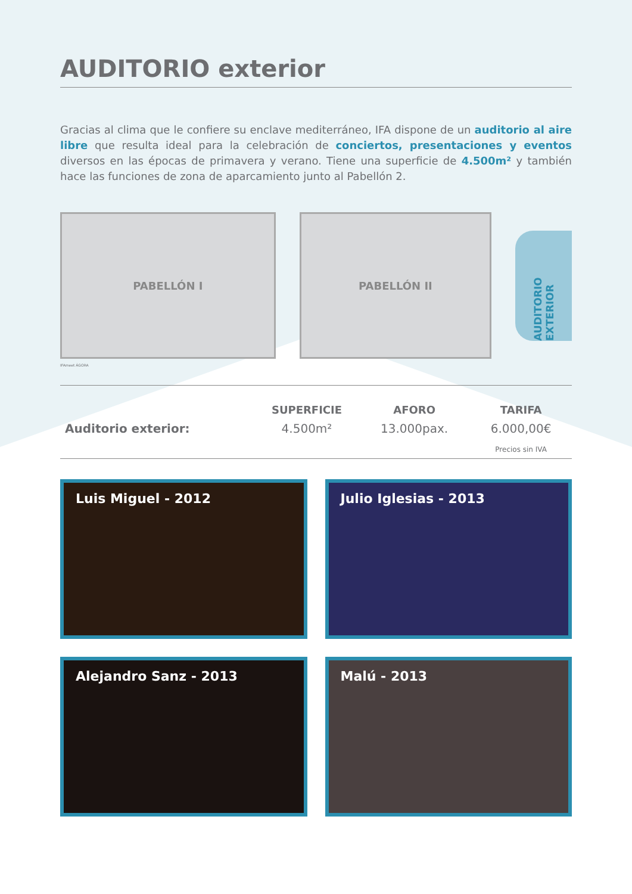AUDITORIO exterior
Gracias al clima que le confiere su enclave mediterráneo, IFA dispone de un auditorio al aire libre que resulta ideal para la celebración de conciertos, presentaciones y eventos diversos en las épocas de primavera y verano. Tiene una superficie de 4.500m² y también hace las funciones de zona de aparcamiento junto al Pabellón 2.
PABELLÓN I PABELLÓN II
AUDITORIO EXTERIOR
IFAmeet ÁGORA
| | SUPERFICIE | AFORO | TARIFA |
| --- | --- | --- | --- |
| Auditorio exterior: | 4.500m² | 13.000pax. | 6.000,00€ |
| | | | Precios sin IVA |
Luis Miguel - 2012
Julio Iglesias - 2013
Alejandro Sanz - 2013
Malú - 2013